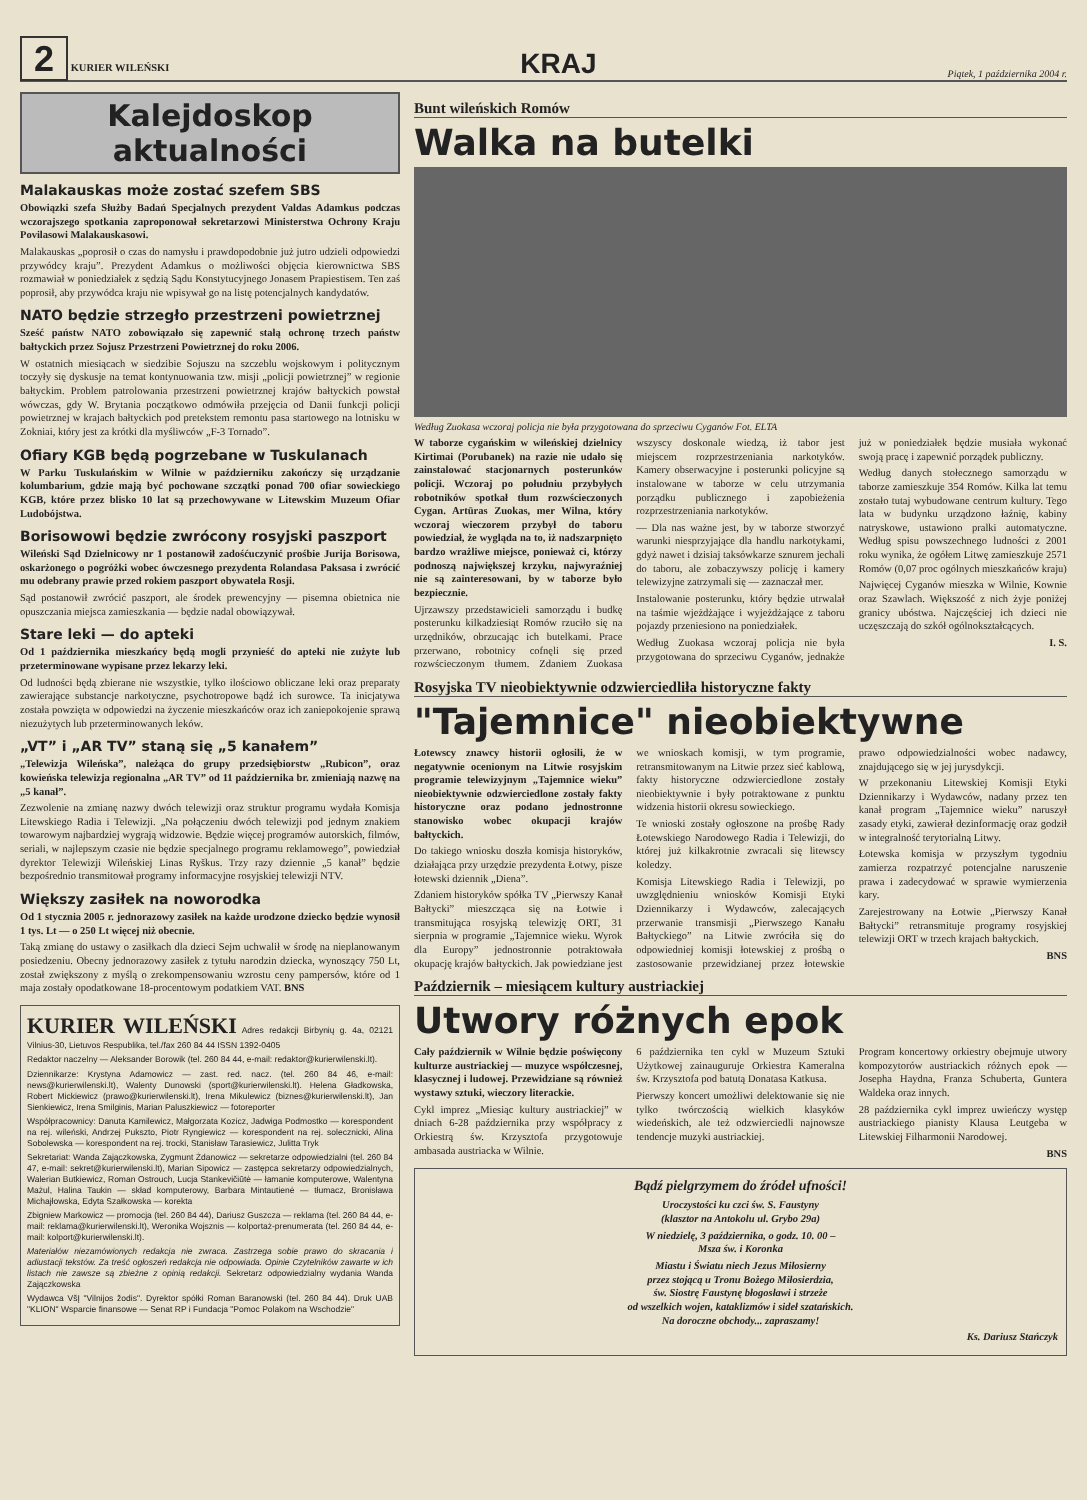2 KURIER WILEŃSKI
KRAJ
Piątek, 1 października 2004 r.
Kalejdoskop aktualności
Malakauskas może zostać szefem SBS
Obowiązki szefa Służby Badań Specjalnych prezydent Valdas Adamkus podczas wczorajszego spotkania zaproponował sekretarzowi Ministerstwa Ochrony Kraju Povilasowi Malakauskasowi.
Malakauskas „poprosił o czas do namysłu i prawdopodobnie już jutro udzieli odpowiedzi przywódcy kraju”. Prezydent Adamkus o możliwości objęcia kierownictwa SBS rozmawiał w poniedziałek z sędzią Sądu Konstytucyjnego Jonasem Prapiestisem. Ten zaś poprosił, aby przywódca kraju nie wpisywał go na listę potencjalnych kandydatów.
NATO będzie strzegło przestrzeni powietrznej
Sześć państw NATO zobowiązało się zapewnić stałą ochronę trzech państw bałtyckich przez Sojusz Przestrzeni Powietrznej do roku 2006.
W ostatnich miesiącach w siedzibie Sojuszu na szczeblu wojskowym i politycznym toczyły się dyskusje na temat kontynuowania tzw. misji „policji powietrznej” w regionie bałtyckim. Problem patrolowania przestrzeni powietrznej krajów bałtyckich powstał wówczas, gdy W. Brytania początkowo odmówiła przejęcia od Danii funkcji policji powietrznej w krajach bałtyckich pod pretekstem remontu pasa startowego na lotnisku w Zokniai, który jest za krótki dla myśliwców „F-3 Tornado”.
Ofiary KGB będą pogrzebane w Tuskulanach
W Parku Tuskulańskim w Wilnie w październiku zakończy się urządzanie kolumbarium, gdzie mają być pochowane szczątki ponad 700 ofiar sowieckiego KGB, które przez blisko 10 lat są przechowywane w Litewskim Muzeum Ofiar Ludobójstwa.
Borisowowi będzie zwrócony rosyjski paszport
Wileński Sąd Dzielnicowy nr 1 postanowił zadośćuczynić prośbie Jurija Borisowa, oskarżonego o pogróżki wobec ówczesnego prezydenta Rolandasa Paksasa i zwrócić mu odebrany prawie przed rokiem paszport obywatela Rosji.
Sąd postanowił zwrócić paszport, ale środek prewencyjny — pisemna obietnica nie opuszczania miejsca zamieszkania — będzie nadal obowiązywał.
Stare leki — do apteki
Od 1 października mieszkańcy będą mogli przynieść do apteki nie zużyte lub przeterminowane wypisane przez lekarzy leki.
Od ludności będą zbierane nie wszystkie, tylko ilościowo obliczane leki oraz preparaty zawierające substancje narkotyczne, psychotropowe bądź ich surowce. Ta inicjatywa została powzięta w odpowiedzi na życzenie mieszkańców oraz ich zaniepokojenie sprawą niezużytych lub przeterminowanych leków.
„VT” i „AR TV” staną się „5 kanałem”
„Telewizja Wileńska”, należąca do grupy przedsiębiorstw „Rubicon”, oraz kowieńska telewizja regionalna „AR TV” od 11 października br. zmieniają nazwę na „5 kanał”.
Zezwolenie na zmianę nazwy dwóch telewizji oraz struktur programu wydała Komisja Litewskiego Radia i Telewizji. „Na połączeniu dwóch telewizji pod jednym znakiem towarowym najbardziej wygrają widzowie. Będzie więcej programów autorskich, filmów, seriali, w najlepszym czasie nie będzie specjalnego programu reklamowego”, powiedział dyrektor Telewizji Wileńskiej Linas Ryškus. Trzy razy dziennie „5 kanał” będzie bezpośrednio transmitował programy informacyjne rosyjskiej telewizji NTV.
Większy zasiłek na noworodka
Od 1 stycznia 2005 r. jednorazowy zasiłek na każde urodzone dziecko będzie wynosił 1 tys. Lt — o 250 Lt więcej niż obecnie.
Taką zmianę do ustawy o zasiłkach dla dzieci Sejm uchwalił w środę na nieplanowanym posiedzeniu. Obecny jednorazowy zasiłek z tytułu narodzin dziecka, wynoszący 750 Lt, został zwiększony z myślą o zrekompensowaniu wzrostu ceny pampersów, które od 1 maja zostały opodatkowane 18-procentowym podatkiem VAT. BNS
KURIER WILEŃSKI Adres redakcji Birbynių g. 4a, 02121 Vilnius-30, Lietuvos Respublika, tel./fax 260 84 44 ISSN 1392-0405
Redaktor naczelny — Aleksander Borowik (tel. 260 84 44, e-mail: redaktor@kurierwilenski.lt).
Dziennikarze: Krystyna Adamowicz — zast. red. nacz. (tel. 260 84 46, e-mail: news@kurierwilenski.lt), Walenty Dunowski (sport@kurierwilenski.lt). Helena Gładkowska, Robert Mickiewicz (prawo@kurierwilenski.lt), Irena Mikulewicz (biznes@kurierwilenski.lt), Jan Sienkiewicz, Irena Smilginis, Marian Paluszkiewicz — fotoreporter
Współpracownicy: Danuta Kamilewicz, Małgorzata Kozicz, Jadwiga Podmostko — korespondent na rej. wileński, Andrzej Pukszto, Piotr Ryngiewicz — korespondent na rej. solecznicki, Alina Sobolewska — korespondent na rej. trocki, Stanisław Tarasiewicz, Julitta Tryk
Sekretariat: Wanda Zajączkowska, Zygmunt Żdanowicz — sekretarze odpowiedzialni (tel. 260 84 47, e-mail: sekret@kurierwilenski.lt), Marian Sipowicz — zastępca sekretarzy odpowiedzialnych, Walerian Butkiewicz, Roman Ostrouch, Lucja Stankevičiūtė — łamanie komputerowe, Walentyna Mażul, Halina Taukin — skład komputerowy, Barbara Mintautienė — tłumacz, Bronisława Michajłowska, Edyta Szałkowska — korekta
Zbigniew Markowicz — promocja (tel. 260 84 44), Dariusz Guszcza — reklama (tel. 260 84 44, e-mail: reklama@kurierwilenski.lt), Weronika Wojsznis — kolportaż-prenumerata (tel. 260 84 44, e-mail: kolport@kurierwilenski.lt).
Materiałów niezamówionych redakcja nie zwraca. Zastrzega sobie prawo do skracania i adiustacji tekstów. Za treść ogłoszeń redakcja nie odpowiada. Opinie Czytelników zawarte w ich listach nie zawsze są zbieżne z opinią redakcji. Sekretarz odpowiedzialny wydania Wanda Zajączkowska
Wydawca VšĮ "Vilnijos žodis". Dyrektor spółki Roman Baranowski (tel. 260 84 44). Druk UAB "KLION" Wsparcie finansowe — Senat RP i Fundacja "Pomoc Polakom na Wschodzie"
Bunt wileńskich Romów
Walka na butelki
Według Zuokasa wczoraj policja nie była przygotowana do sprzeciwu Cyganów Fot. ELTA
W taborze cygańskim w wileńskiej dzielnicy Kirtimai (Porubanek) na razie nie udało się zainstalować stacjonarnych posterunków policji. Wczoraj po południu przybyłych robotników spotkał tłum rozwścieczonych Cygan. Artūras Zuokas, mer Wilna, który wczoraj wieczorem przybył do taboru powiedział, że wygląda na to, iż nadszarpnięto bardzo wrażliwe miejsce, ponieważ ci, którzy podnoszą największej krzyku, najwyraźniej nie są zainteresowani, by w taborze było bezpiecznie.
Ujrzawszy przedstawicieli samorządu i budkę posterunku kilkadziesiąt Romów rzuciło się na urzędników, obrzucając ich butelkami. Prace przerwano, robotnicy cofnęli się przed rozwścieczonym tłumem. Zdaniem Zuokasa wszyscy doskonale wiedzą, iż tabor jest miejscem rozprzestrzeniania narkotyków. Kamery obserwacyjne i posterunki policyjne są instalowane w taborze w celu utrzymania porządku publicznego i zapobieżenia rozprzestrzeniania narkotyków.
— Dla nas ważne jest, by w taborze stworzyć warunki niesprzyjające dla handlu narkotykami, gdyż nawet i dzisiaj taksówkarze sznurem jechali do taboru, ale zobaczywszy policję i kamery telewizyjne zatrzymali się — zaznaczał mer.
Instalowanie posterunku, który będzie utrwalał na taśmie wjeżdżające i wyjeżdżające z taboru pojazdy przeniesiono na poniedziałek.
Według Zuokasa wczoraj policja nie była przygotowana do sprzeciwu Cyganów, jednakże już w poniedziałek będzie musiała wykonać swoją pracę i zapewnić porządek publiczny.
Według danych stołecznego samorządu w taborze zamieszkuje 354 Romów. Kilka lat temu zostało tutaj wybudowane centrum kultury. Tego lata w budynku urządzono łaźnię, kabiny natryskowe, ustawiono pralki automatyczne. Według spisu powszechnego ludności z 2001 roku wynika, że ogółem Litwę zamieszkuje 2571 Romów (0,07 proc ogólnych mieszkańców kraju)
Najwięcej Cyganów mieszka w Wilnie, Kownie oraz Szawlach. Większość z nich żyje poniżej granicy ubóstwa. Najczęściej ich dzieci nie uczęszczają do szkół ogólnokształcących.
I. S.
Rosyjska TV nieobiektywnie odzwierciedliła historyczne fakty
"Tajemnice" nieobiektywne
Łotewscy znawcy historii ogłosili, że w negatywnie ocenionym na Litwie rosyjskim programie telewizyjnym „Tajemnice wieku” nieobiektywnie odzwierciedlone zostały fakty historyczne oraz podano jednostronne stanowisko wobec okupacji krajów bałtyckich.
Do takiego wniosku doszła komisja historyków, działająca przy urzędzie prezydenta Łotwy, pisze łotewski dziennik „Diena”.
Zdaniem historyków spółka TV „Pierwszy Kanał Bałtycki” mieszcząca się na Łotwie i transmitująca rosyjską telewizję ORT, 31 sierpnia w programie „Tajemnice wieku. Wyrok dla Europy” jednostronnie potraktowała okupację krajów bałtyckich. Jak powiedziane jest we wnioskach komisji, w tym programie, retransmitowanym na Litwie przez sieć kablową, fakty historyczne odzwierciedlone zostały nieobiektywnie i były potraktowane z punktu widzenia historii okresu sowieckiego.
Te wnioski zostały ogłoszone na prośbę Rady Łotewskiego Narodowego Radia i Telewizji, do której już kilkakrotnie zwracali się litewscy koledzy.
Komisja Litewskiego Radia i Telewizji, po uwzględnieniu wniosków Komisji Etyki Dziennikarzy i Wydawców, zalecających przerwanie transmisji „Pierwszego Kanału Bałtyckiego” na Litwie zwróciła się do odpowiedniej komisji łotewskiej z prośbą o zastosowanie przewidzianej przez łotewskie prawo odpowiedzialności wobec nadawcy, znajdującego się w jej jurysdykcji.
W przekonaniu Litewskiej Komisji Etyki Dziennikarzy i Wydawców, nadany przez ten kanał program „Tajemnice wieku” naruszył zasady etyki, zawierał dezinformację oraz godził w integralność terytorialną Litwy.
Łotewska komisja w przyszłym tygodniu zamierza rozpatrzyć potencjalne naruszenie prawa i zadecydować w sprawie wymierzenia kary.
Zarejestrowany na Łotwie „Pierwszy Kanał Bałtycki” retransmituje programy rosyjskiej telewizji ORT w trzech krajach bałtyckich.
BNS
Październik – miesiącem kultury austriackiej
Utwory różnych epok
Cały październik w Wilnie będzie poświęcony kulturze austriackiej — muzyce współczesnej, klasycznej i ludowej. Przewidziane są również wystawy sztuki, wieczory literackie.
Cykl imprez „Miesiąc kultury austriackiej” w dniach 6-28 października przy współpracy z Orkiestrą św. Krzysztofa przygotowuje ambasada austriacka w Wilnie.
6 października ten cykl w Muzeum Sztuki Użytkowej zainauguruje Orkiestra Kameralna św. Krzysztofa pod batutą Donatasa Katkusa.
Pierwszy koncert umożliwi delektowanie się nie tylko twórczością wielkich klasyków wiedeńskich, ale też odzwierciedli najnowsze tendencje muzyki austriackiej.
Program koncertowy orkiestry obejmuje utwory kompozytorów austriackich różnych epok — Josepha Haydna, Franza Schuberta, Guntera Waldeka oraz innych.
28 października cykl imprez uwieńczy występ austriackiego pianisty Klausa Leutgeba w Litewskiej Filharmonii Narodowej.
BNS
Bądź pielgrzymem do źródeł ufności!
Uroczystości ku czci św. S. Faustyny
(klasztor na Antokolu ul. Grybo 29a)
W niedzielę, 3 października, o godz. 10. 00 –
Msza św. i Koronka
Miastu i Światu niech Jezus Miłosierny
przez stojącą u Tronu Bożego Miłosierdzia,
św. Siostrę Faustynę błogosławi i strzeże
od wszelkich wojen, kataklizmów i sideł szatańskich.
Na doroczne obchody... zapraszamy!
Ks. Dariusz Stańczyk